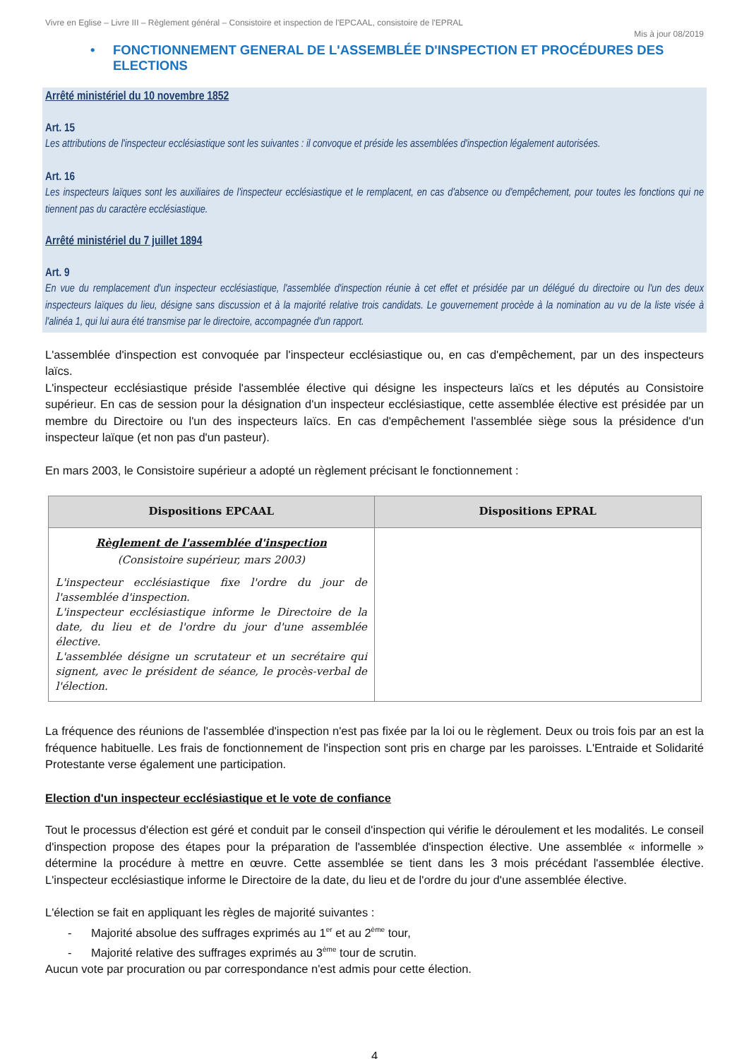Vivre en Eglise – Livre III – Règlement général – Consistoire et inspection de l'EPCAAL, consistoire de l'EPRAL
Mis à jour 08/2019
• FONCTIONNEMENT GENERAL DE L'ASSEMBLÉE D'INSPECTION ET PROCÉDURES DES ELECTIONS
Arrêté ministériel du 10 novembre 1852
Art. 15
Les attributions de l'inspecteur ecclésiastique sont les suivantes : il convoque et préside les assemblées d'inspection légalement autorisées.
Art. 16
Les inspecteurs laïques sont les auxiliaires de l'inspecteur ecclésiastique et le remplacent, en cas d'absence ou d'empêchement, pour toutes les fonctions qui ne tiennent pas du caractère ecclésiastique.
Arrêté ministériel du 7 juillet 1894
Art. 9
En vue du remplacement d'un inspecteur ecclésiastique, l'assemblée d'inspection réunie à cet effet et présidée par un délégué du directoire ou l'un des deux inspecteurs laïques du lieu, désigne sans discussion et à la majorité relative trois candidats. Le gouvernement procède à la nomination au vu de la liste visée à l'alinéa 1, qui lui aura été transmise par le directoire, accompagnée d'un rapport.
L'assemblée d'inspection est convoquée par l'inspecteur ecclésiastique ou, en cas d'empêchement, par un des inspecteurs laïcs.
L'inspecteur ecclésiastique préside l'assemblée élective qui désigne les inspecteurs laïcs et les députés au Consistoire supérieur. En cas de session pour la désignation d'un inspecteur ecclésiastique, cette assemblée élective est présidée par un membre du Directoire ou l'un des inspecteurs laïcs. En cas d'empêchement l'assemblée siège sous la présidence d'un inspecteur laïque (et non pas d'un pasteur).
En mars 2003, le Consistoire supérieur a adopté un règlement précisant le fonctionnement :
| Dispositions EPCAAL | Dispositions EPRAL |
| --- | --- |
| Règlement de l'assemblée d'inspection (Consistoire supérieur, mars 2003) L'inspecteur ecclésiastique fixe l'ordre du jour de l'assemblée d'inspection. L'inspecteur ecclésiastique informe le Directoire de la date, du lieu et de l'ordre du jour d'une assemblée élective. L'assemblée désigne un scrutateur et un secrétaire qui signent, avec le président de séance, le procès-verbal de l'élection. | |
La fréquence des réunions de l'assemblée d'inspection n'est pas fixée par la loi ou le règlement. Deux ou trois fois par an est la fréquence habituelle. Les frais de fonctionnement de l'inspection sont pris en charge par les paroisses. L'Entraide et Solidarité Protestante verse également une participation.
Election d'un inspecteur ecclésiastique et le vote de confiance
Tout le processus d'élection est géré et conduit par le conseil d'inspection qui vérifie le déroulement et les modalités. Le conseil d'inspection propose des étapes pour la préparation de l'assemblée d'inspection élective. Une assemblée « informelle » détermine la procédure à mettre en œuvre. Cette assemblée se tient dans les 3 mois précédant l'assemblée élective. L'inspecteur ecclésiastique informe le Directoire de la date, du lieu et de l'ordre du jour d'une assemblée élective.
L'élection se fait en appliquant les règles de majorité suivantes :
- Majorité absolue des suffrages exprimés au 1<sup>er</sup> et au 2<sup>ème</sup> tour,
- Majorité relative des suffrages exprimés au 3<sup>ème</sup> tour de scrutin.
Aucun vote par procuration ou par correspondance n'est admis pour cette élection.
4